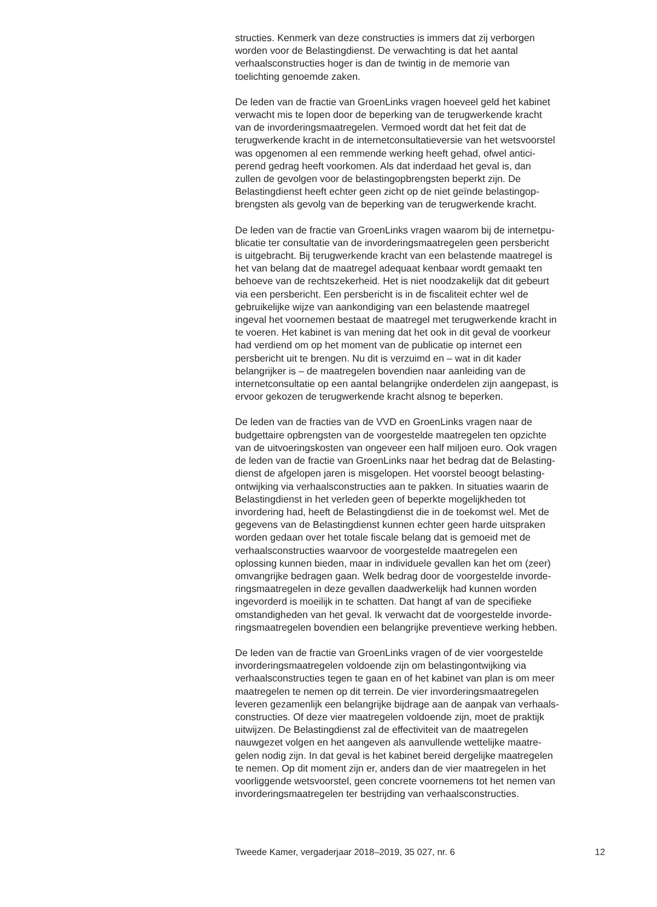structies. Kenmerk van deze constructies is immers dat zij verborgen worden voor de Belastingdienst. De verwachting is dat het aantal verhaalsconstructies hoger is dan de twintig in de memorie van toelichting genoemde zaken.
De leden van de fractie van GroenLinks vragen hoeveel geld het kabinet verwacht mis te lopen door de beperking van de terugwerkende kracht van de invorderingsmaatregelen. Vermoed wordt dat het feit dat de terugwerkende kracht in de internetconsultatieversie van het wetsvoorstel was opgenomen al een remmende werking heeft gehad, ofwel antici- perend gedrag heeft voorkomen. Als dat inderdaad het geval is, dan zullen de gevolgen voor de belastingopbrengsten beperkt zijn. De Belastingdienst heeft echter geen zicht op de niet geïnde belastingop- brengsten als gevolg van de beperking van de terugwerkende kracht.
De leden van de fractie van GroenLinks vragen waarom bij de internetpu- blicatie ter consultatie van de invorderingsmaatregelen geen persbericht is uitgebracht. Bij terugwerkende kracht van een belastende maatregel is het van belang dat de maatregel adequaat kenbaar wordt gemaakt ten behoeve van de rechtszekerheid. Het is niet noodzakelijk dat dit gebeurt via een persbericht. Een persbericht is in de fiscaliteit echter wel de gebruikelijke wijze van aankondiging van een belastende maatregel ingeval het voornemen bestaat de maatregel met terugwerkende kracht in te voeren. Het kabinet is van mening dat het ook in dit geval de voorkeur had verdiend om op het moment van de publicatie op internet een persbericht uit te brengen. Nu dit is verzuimd en – wat in dit kader belangrijker is – de maatregelen bovendien naar aanleiding van de internetconsultatie op een aantal belangrijke onderdelen zijn aangepast, is ervoor gekozen de terugwerkende kracht alsnog te beperken.
De leden van de fracties van de VVD en GroenLinks vragen naar de budgettaire opbrengsten van de voorgestelde maatregelen ten opzichte van de uitvoeringskosten van ongeveer een half miljoen euro. Ook vragen de leden van de fractie van GroenLinks naar het bedrag dat de Belasting- dienst de afgelopen jaren is misgelopen. Het voorstel beoogt belasting- ontwijking via verhaalsconstructies aan te pakken. In situaties waarin de Belastingdienst in het verleden geen of beperkte mogelijkheden tot invordering had, heeft de Belastingdienst die in de toekomst wel. Met de gegevens van de Belastingdienst kunnen echter geen harde uitspraken worden gedaan over het totale fiscale belang dat is gemoeid met de verhaalsconstructies waarvoor de voorgestelde maatregelen een oplossing kunnen bieden, maar in individuele gevallen kan het om (zeer) omvangrijke bedragen gaan. Welk bedrag door de voorgestelde invorde- ringsmaatregelen in deze gevallen daadwerkelijk had kunnen worden ingevorderd is moeilijk in te schatten. Dat hangt af van de specifieke omstandigheden van het geval. Ik verwacht dat de voorgestelde invorde- ringsmaatregelen bovendien een belangrijke preventieve werking hebben.
De leden van de fractie van GroenLinks vragen of de vier voorgestelde invorderingsmaatregelen voldoende zijn om belastingontwijking via verhaalsconstructies tegen te gaan en of het kabinet van plan is om meer maatregelen te nemen op dit terrein. De vier invorderingsmaatregelen leveren gezamenlijk een belangrijke bijdrage aan de aanpak van verhaals- constructies. Of deze vier maatregelen voldoende zijn, moet de praktijk uitwijzen. De Belastingdienst zal de effectiviteit van de maatregelen nauwgezet volgen en het aangeven als aanvullende wettelijke maatre- gelen nodig zijn. In dat geval is het kabinet bereid dergelijke maatregelen te nemen. Op dit moment zijn er, anders dan de vier maatregelen in het voorliggende wetsvoorstel, geen concrete voornemens tot het nemen van invorderingsmaatregelen ter bestrijding van verhaalsconstructies.
Tweede Kamer, vergaderjaar 2018–2019, 35 027, nr. 6 12